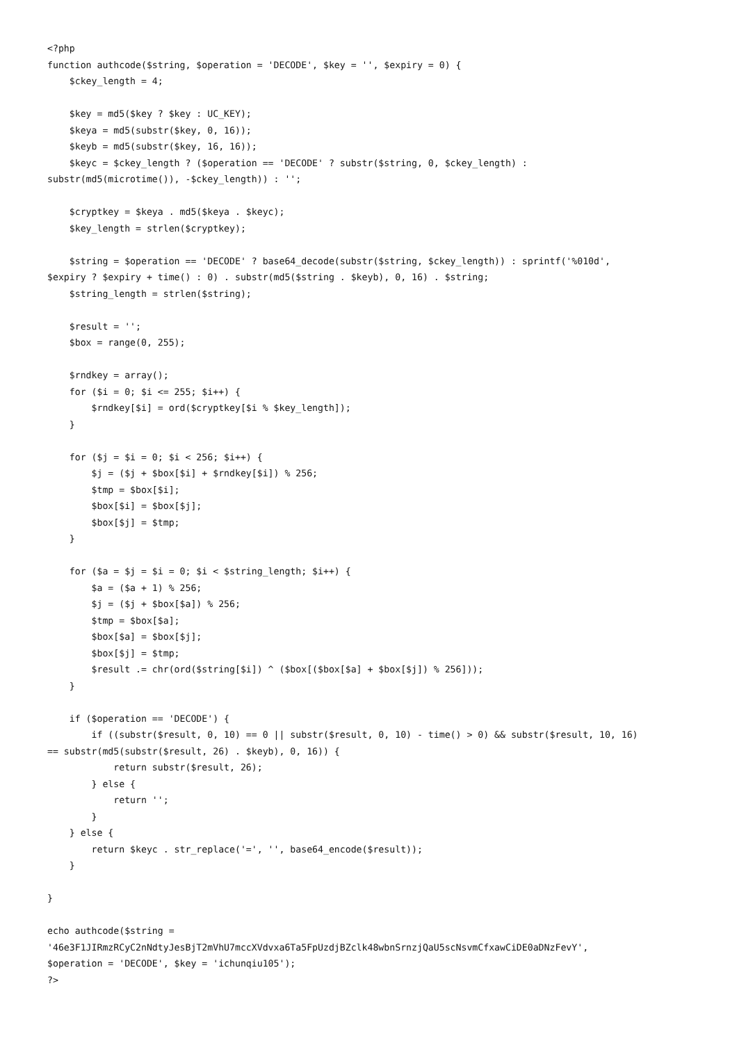<?php
function authcode($string, $operation = 'DECODE', $key = '', $expiry = 0) {
    $ckey_length = 4;

    $key = md5($key ? $key : UC_KEY);
    $keya = md5(substr($key, 0, 16));
    $keyb = md5(substr($key, 16, 16));
    $keyc = $ckey_length ? ($operation == 'DECODE' ? substr($string, 0, $ckey_length) :
substr(md5(microtime()), -$ckey_length)) : '';

    $cryptkey = $keya . md5($keya . $keyc);
    $key_length = strlen($cryptkey);

    $string = $operation == 'DECODE' ? base64_decode(substr($string, $ckey_length)) : sprintf('%010d',
$expiry ? $expiry + time() : 0) . substr(md5($string . $keyb), 0, 16) . $string;
    $string_length = strlen($string);

    $result = '';
    $box = range(0, 255);

    $rndkey = array();
    for ($i = 0; $i <= 255; $i++) {
        $rndkey[$i] = ord($cryptkey[$i % $key_length]);
    }

    for ($j = $i = 0; $i < 256; $i++) {
        $j = ($j + $box[$i] + $rndkey[$i]) % 256;
        $tmp = $box[$i];
        $box[$i] = $box[$j];
        $box[$j] = $tmp;
    }

    for ($a = $j = $i = 0; $i < $string_length; $i++) {
        $a = ($a + 1) % 256;
        $j = ($j + $box[$a]) % 256;
        $tmp = $box[$a];
        $box[$a] = $box[$j];
        $box[$j] = $tmp;
        $result .= chr(ord($string[$i]) ^ ($box[($box[$a] + $box[$j]) % 256]));
    }

    if ($operation == 'DECODE') {
        if ((substr($result, 0, 10) == 0 || substr($result, 0, 10) - time() > 0) && substr($result, 10, 16)
== substr(md5(substr($result, 26) . $keyb), 0, 16)) {
            return substr($result, 26);
        } else {
            return '';
        }
    } else {
        return $keyc . str_replace('=', '', base64_encode($result));
    }

}

echo authcode($string =
'46e3F1JIRmzRCyC2nNdtyJesBjT2mVhU7mccXVdvxa6Ta5FpUzdjBZclk48wbnSrnzjQaU5scNsvmCfxawCiDE0aDNzFevY',
$operation = 'DECODE', $key = 'ichunqiu105');
?>